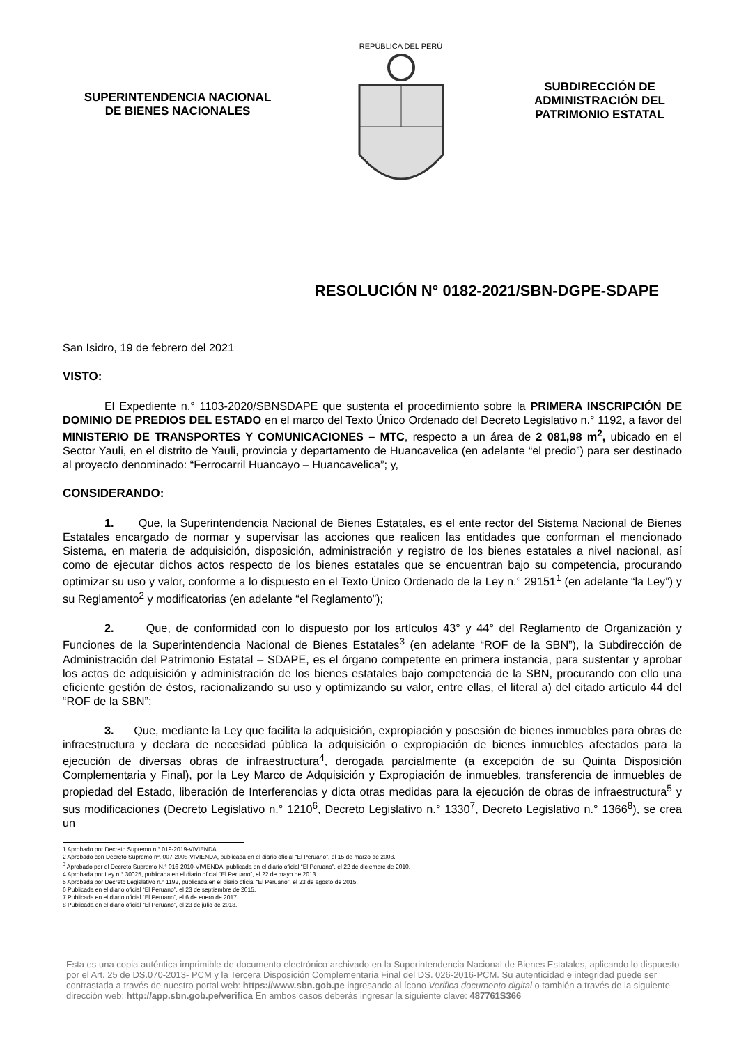SUPERINTENDENCIA NACIONAL
DE BIENES NACIONALES
REPÚBLICA DEL PERÚ
SUBDIRECCIÓN DE
ADMINISTRACIÓN DEL
PATRIMONIO ESTATAL
RESOLUCIÓN N° 0182-2021/SBN-DGPE-SDAPE
San Isidro, 19 de febrero del 2021
VISTO:
El Expediente n.° 1103-2020/SBNSDAPE que sustenta el procedimiento sobre la PRIMERA INSCRIPCIÓN DE DOMINIO DE PREDIOS DEL ESTADO en el marco del Texto Único Ordenado del Decreto Legislativo n.° 1192, a favor del MINISTERIO DE TRANSPORTES Y COMUNICACIONES – MTC, respecto a un área de 2 081,98 m<sup>2</sup>, ubicado en el Sector Yauli, en el distrito de Yauli, provincia y departamento de Huancavelica (en adelante “el predio”) para ser destinado al proyecto denominado: “Ferrocarril Huancayo – Huancavelica”; y,
CONSIDERANDO:
1. Que, la Superintendencia Nacional de Bienes Estatales, es el ente rector del Sistema Nacional de Bienes Estatales encargado de normar y supervisar las acciones que realicen las entidades que conforman el mencionado Sistema, en materia de adquisición, disposición, administración y registro de los bienes estatales a nivel nacional, así como de ejecutar dichos actos respecto de los bienes estatales que se encuentran bajo su competencia, procurando optimizar su uso y valor, conforme a lo dispuesto en el Texto Único Ordenado de la Ley n.° 29151<sup>1</sup> (en adelante “la Ley”) y su Reglamento<sup>2</sup> y modificatorias (en adelante “el Reglamento”);
2. Que, de conformidad con lo dispuesto por los artículos 43° y 44° del Reglamento de Organización y Funciones de la Superintendencia Nacional de Bienes Estatales<sup>3</sup> (en adelante “ROF de la SBN”), la Subdirección de Administración del Patrimonio Estatal – SDAPE, es el órgano competente en primera instancia, para sustentar y aprobar los actos de adquisición y administración de los bienes estatales bajo competencia de la SBN, procurando con ello una eficiente gestión de éstos, racionalizando su uso y optimizando su valor, entre ellas, el literal a) del citado artículo 44 del “ROF de la SBN”;
3. Que, mediante la Ley que facilita la adquisición, expropiación y posesión de bienes inmuebles para obras de infraestructura y declara de necesidad pública la adquisición o expropiación de bienes inmuebles afectados para la ejecución de diversas obras de infraestructura<sup>4</sup>, derogada parcialmente (a excepción de su Quinta Disposición Complementaria y Final), por la Ley Marco de Adquisición y Expropiación de inmuebles, transferencia de inmuebles de propiedad del Estado, liberación de Interferencias y dicta otras medidas para la ejecución de obras de infraestructura<sup>5</sup> y sus modificaciones (Decreto Legislativo n.° 1210<sup>6</sup>, Decreto Legislativo n.° 1330<sup>7</sup>, Decreto Legislativo n.° 1366<sup>8</sup>), se crea un
1 Aprobado por Decreto Supremo n.° 019-2019-VIVIENDA
2 Aprobado con Decreto Supremo nº. 007-2008-VIVIENDA, publicada en el diario oficial “El Peruano”, el 15 de marzo de 2008.
<sup>3</sup> Aprobado por el Decreto Supremo N.° 016-2010-VIVIENDA, publicada en el diario oficial “El Peruano”, el 22 de diciembre de 2010.
4 Aprobada por Ley n.° 30025, publicada en el diario oficial “El Peruano”, el 22 de mayo de 2013.
5 Aprobada por Decreto Legislativo n.° 1192, publicada en el diario oficial “El Peruano”, el 23 de agosto de 2015.
6 Publicada en el diario oficial “El Peruano”, el 23 de septiembre de 2015.
7 Publicada en el diario oficial “El Peruano”, el 6 de enero de 2017.
8 Publicada en el diario oficial “El Peruano”, el 23 de julio de 2018.
Esta es una copia auténtica imprimible de documento electrónico archivado en la Superintendencia Nacional de Bienes Estatales, aplicando lo dispuesto por el Art. 25 de DS.070-2013- PCM y la Tercera Disposición Complementaria Final del DS. 026-2016-PCM. Su autenticidad e integridad puede ser contrastada a través de nuestro portal web: https://www.sbn.gob.pe ingresando al ícono Verifica documento digital o también a través de la siguiente dirección web: http://app.sbn.gob.pe/verifica En ambos casos deberás ingresar la siguiente clave: 487761S366